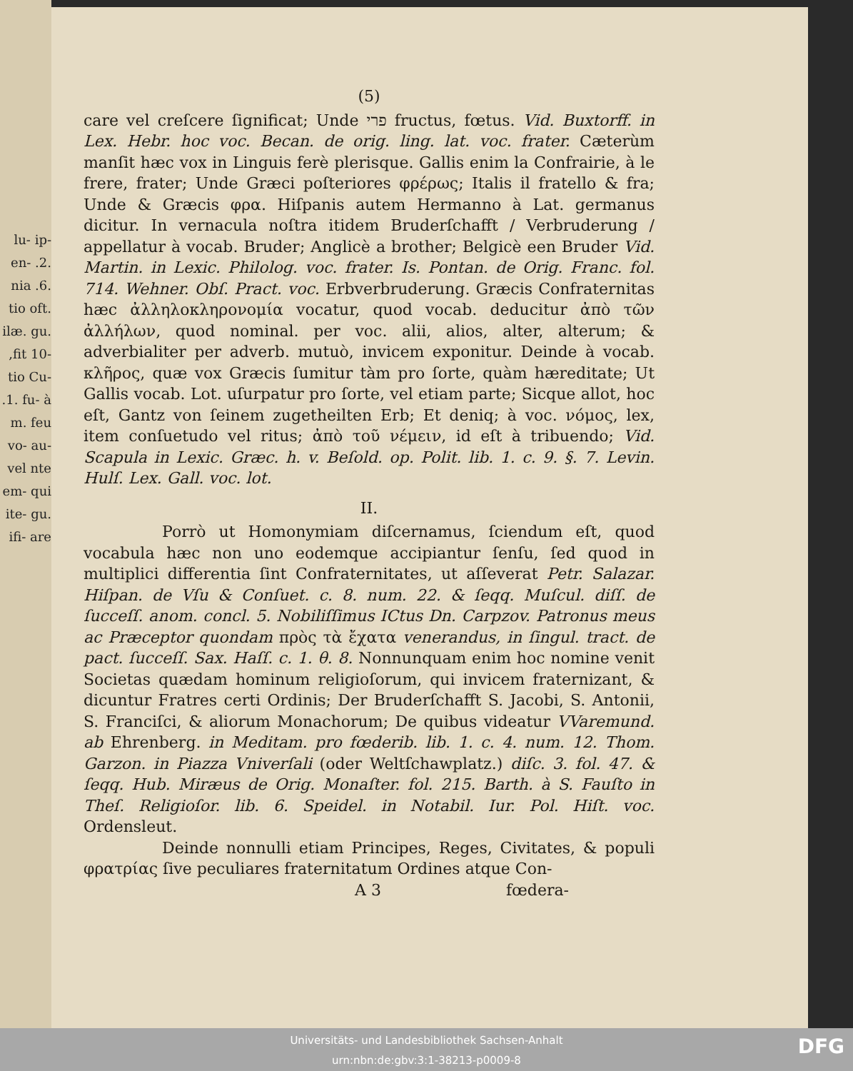lu- ip- en- .2. nia .6. tio oft. ilæ. gu. ,fit 10- tio Cu- .1. fu- à m. feu vo- au- vel nte em- qui ite- gu. ifi- are
(5)
care vel creſcere ſignificat; Unde פרי fructus, fœtus. Vid. Buxtorff. in Lex. Hebr. hoc voc. Becan. de orig. ling. lat. voc. frater. Cæterùm manſit hæc vox in Linguis ferè plerisque. Gallis enim la Confrairie, à le frere, frater; Unde Græci poſteriores φρέρως; Italis il fratello & fra; Unde & Græcis φρα. Hiſpanis autem Hermanno à Lat. germanus dicitur. In vernacula noſtra itidem Bruderſchafft / Verbruderung / appellatur à vocab. Bruder; Anglicè a brother; Belgicè een Bruder Vid. Martin. in Lexic. Philolog. voc. frater. Is. Pontan. de Orig. Franc. fol. 714. Wehner. Obſ. Pract. voc. Erbverbruderung. Græcis Confraternitas hæc ἀλληλοκληρονομία vocatur, quod vocab. deducitur ἀπὸ τῶν ἀλλήλων, quod nominal. per voc. alii, alios, alter, alterum; & adverbialiter per adverb. mutuò, invicem exponitur. Deinde à vocab. κλῆρος, quæ vox Græcis ſumitur tàm pro ſorte, quàm hæreditate; Ut Gallis vocab. Lot. uſurpatur pro ſorte, vel etiam parte; Sicque allot, hoc eſt, Gantz von ſeinem zugetheilten Erb; Et deniq; à voc. νόμος, lex, item conſuetudo vel ritus; ἀπὸ τοῦ νέμειν, id eſt à tribuendo; Vid. Scapula in Lexic. Græc. h. v. Beſold. op. Polit. lib. 1. c. 9. §. 7. Levin. Hulſ. Lex. Gall. voc. lot.
II.
Porrò ut Homonymiam diſcernamus, ſciendum eſt, quod vocabula hæc non uno eodemque accipiantur ſenſu, ſed quod in multiplici differentia ſint Confraternitates, ut aſſeverat Petr. Salazar. Hiſpan. de Vſu & Conſuet. c. 8. num. 22. & ſeqq. Muſcul. diſſ. de ſucceſſ. anom. concl. 5. Nobiliſſimus ICtus Dn. Carpzov. Patronus meus ac Præceptor quondam πρὸς τὰ ἔχατα venerandus, in ſingul. tract. de pact. ſucceſſ. Sax. Haſſ. c. 1. θ. 8. Nonnunquam enim hoc nomine venit Societas quædam hominum religioſorum, qui invicem fraternizant, & dicuntur Fratres certi Ordinis; Der Bruderſchafft S. Jacobi, S. Antonii, S. Franciſci, & aliorum Monachorum; De quibus videatur VVaremund. ab Ehrenberg. in Meditam. pro fœderib. lib. 1. c. 4. num. 12. Thom. Garzon. in Piazza Vniverſali (oder Weltſchawplatz.) diſc. 3. fol. 47. & ſeqq. Hub. Miræus de Orig. Monaſter. fol. 215. Barth. à S. Fauſto in Theſ. Religioſor. lib. 6. Speidel. in Notabil. Iur. Pol. Hiſt. voc. Ordensleut.
Deinde nonnulli etiam Principes, Reges, Civitates, & populi φρατρίας ſive peculiares fraternitatum Ordines atque Con-
A 3 fœdera-
Universitäts- und Landesbibliothek Sachsen-Anhalt
urn:nbn:de:gbv:3:1-38213-p0009-8
DFG